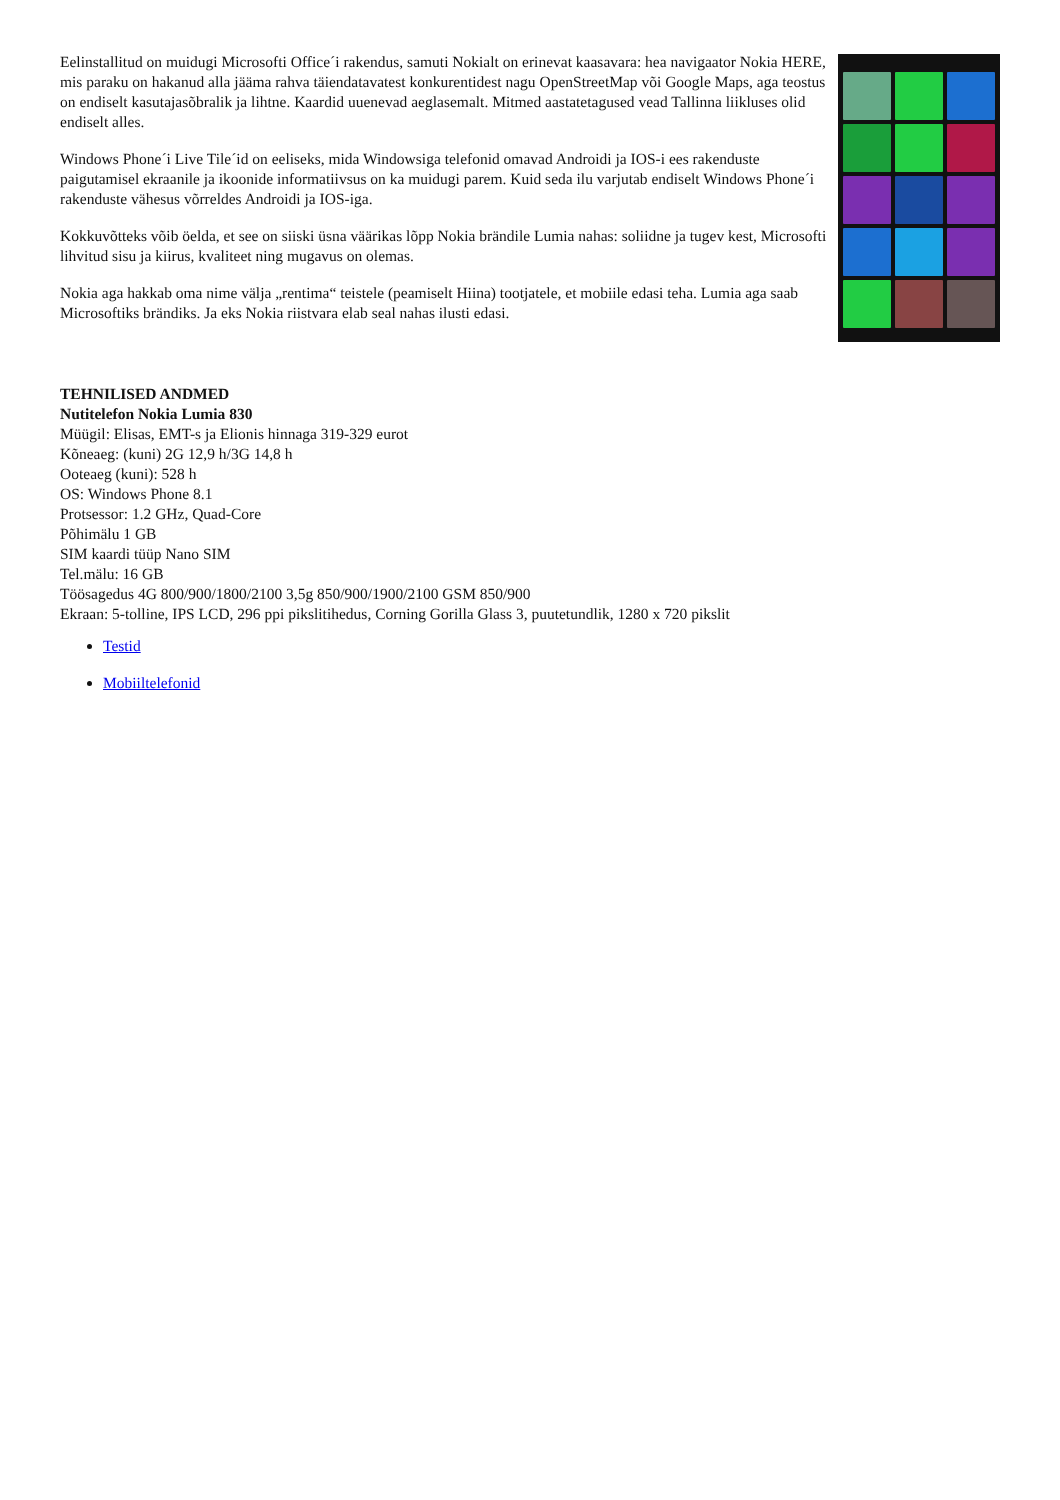Eelinstallitud on muidugi Microsofti Office´i rakendus, samuti Nokialt on erinevat kaasavara: hea navigaator Nokia HERE, mis paraku on hakanud alla jääma rahva täiendatavatest konkurentidest nagu OpenStreetMap või Google Maps, aga teostus on endiselt kasutajasõbralik ja lihtne. Kaardid uuenevad aeglasemalt. Mitmed aastatetagused vead Tallinna liikluses olid endiselt alles.
Windows Phone´i Live Tile´id on eeliseks, mida Windowsiga telefonid omavad Androidi ja IOS-i ees rakenduste paigutamisel ekraanile ja ikoonide informatiivsus on ka muidugi parem. Kuid seda ilu varjutab endiselt Windows Phone´i rakenduste vähesus võrreldes Androidi ja IOS-iga.
Kokkuvõtteks võib öelda, et see on siiski üsna väärikas lõpp Nokia brändile Lumia nahas: soliidne ja tugev kest, Microsofti lihvitud sisu ja kiirus, kvaliteet ning mugavus on olemas.
Nokia aga hakkab oma nime välja „rentima“ teistele (peamiselt Hiina) tootjatele, et mobiile edasi teha. Lumia aga saab Microsoftiks brändiks. Ja eks Nokia riistvara elab seal nahas ilusti edasi.
TEHNILISED ANDMED
Nutitelefon Nokia Lumia 830
Müügil: Elisas, EMT-s ja Elionis hinnaga 319-329 eurot
Kõneaeg: (kuni) 2G 12,9 h/3G 14,8 h
Ooteaeg (kuni): 528 h
OS: Windows Phone 8.1
Protsessor: 1.2 GHz, Quad-Core
Põhimälu 1 GB
SIM kaardi tüüp Nano SIM
Tel.mälu: 16 GB
Töösagedus 4G 800/900/1800/2100 3,5g 850/900/1900/2100 GSM 850/900
Ekraan: 5-tolline, IPS LCD, 296 ppi pikslitihedus, Corning Gorilla Glass 3, puutetundlik, 1280 x 720 pikslit
Testid
Mobiiltelefonid